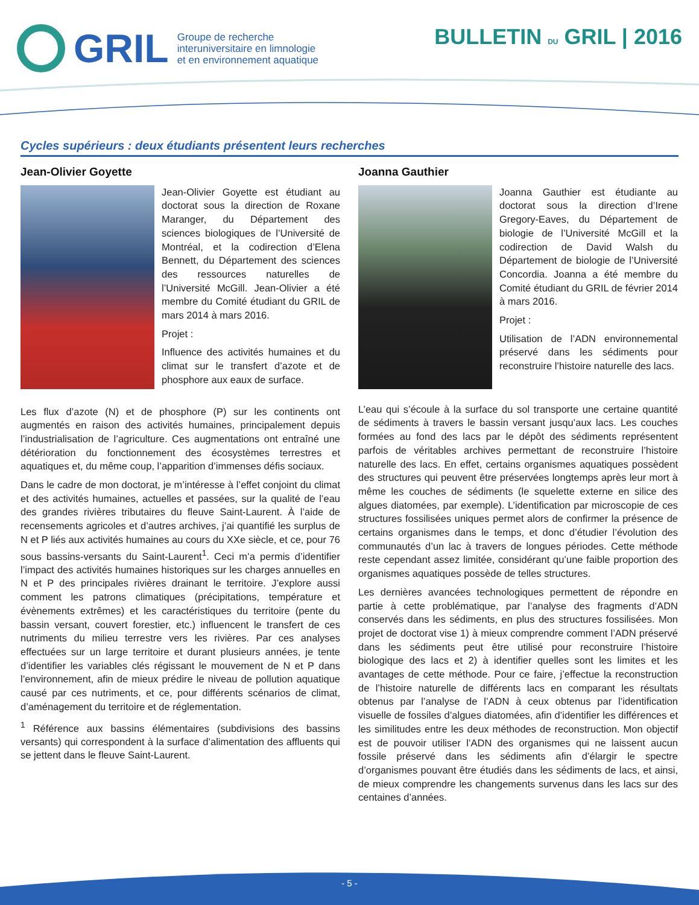GRIL
Groupe de recherche
interuniversitaire en limnologie
et en environnement aquatique
BULLETIN DU GRIL | 2016
Cycles supérieurs : deux étudiants présentent leurs recherches
Jean-Olivier Goyette
Jean-Olivier Goyette est étudiant au doctorat sous la direction de Roxane Maranger, du Département des sciences biologiques de l’Université de Montréal, et la codirection d’Elena Bennett, du Département des sciences des ressources naturelles de l’Université McGill. Jean-Olivier a été membre du Comité étudiant du GRIL de mars 2014 à mars 2016.
Projet :
Influence des activités humaines et du climat sur le transfert d’azote et de phosphore aux eaux de surface.
Les flux d’azote (N) et de phosphore (P) sur les continents ont augmentés en raison des activités humaines, principalement depuis l’industrialisation de l’agriculture. Ces augmentations ont entraîné une détérioration du fonctionnement des écosystèmes terrestres et aquatiques et, du même coup, l’apparition d’immenses défis sociaux.
Dans le cadre de mon doctorat, je m’intéresse à l’effet conjoint du climat et des activités humaines, actuelles et passées, sur la qualité de l’eau des grandes rivières tributaires du fleuve Saint-Laurent. À l’aide de recensements agricoles et d’autres archives, j’ai quantifié les surplus de N et P liés aux activités humaines au cours du XXe siècle, et ce, pour 76 sous bassins-versants du Saint-Laurent<sup>1</sup>. Ceci m’a permis d’identifier l’impact des activités humaines historiques sur les charges annuelles en N et P des principales rivières drainant le territoire. J’explore aussi comment les patrons climatiques (précipitations, température et évènements extrêmes) et les caractéristiques du territoire (pente du bassin versant, couvert forestier, etc.) influencent le transfert de ces nutriments du milieu terrestre vers les rivières. Par ces analyses effectuées sur un large territoire et durant plusieurs années, je tente d’identifier les variables clés régissant le mouvement de N et P dans l’environnement, afin de mieux prédire le niveau de pollution aquatique causé par ces nutriments, et ce, pour différents scénarios de climat, d’aménagement du territoire et de réglementation.
<sup>1</sup> Référence aux bassins élémentaires (subdivisions des bassins versants) qui correspondent à la surface d’alimentation des affluents qui se jettent dans le fleuve Saint-Laurent.
Joanna Gauthier
Joanna Gauthier est étudiante au doctorat sous la direction d’Irene Gregory-Eaves, du Département de biologie de l’Université McGill et la codirection de David Walsh du Département de biologie de l’Université Concordia. Joanna a été membre du Comité étudiant du GRIL de février 2014 à mars 2016.
Projet :
Utilisation de l’ADN environnemental préservé dans les sédiments pour reconstruire l’histoire naturelle des lacs.
L’eau qui s’écoule à la surface du sol transporte une certaine quantité de sédiments à travers le bassin versant jusqu’aux lacs. Les couches formées au fond des lacs par le dépôt des sédiments représentent parfois de véritables archives permettant de reconstruire l’histoire naturelle des lacs. En effet, certains organismes aquatiques possèdent des structures qui peuvent être préservées longtemps après leur mort à même les couches de sédiments (le squelette externe en silice des algues diatomées, par exemple). L’identification par microscopie de ces structures fossilisées uniques permet alors de confirmer la présence de certains organismes dans le temps, et donc d’étudier l’évolution des communautés d’un lac à travers de longues périodes. Cette méthode reste cependant assez limitée, considérant qu’une faible proportion des organismes aquatiques possède de telles structures.
Les dernières avancées technologiques permettent de répondre en partie à cette problématique, par l’analyse des fragments d’ADN conservés dans les sédiments, en plus des structures fossilisées. Mon projet de doctorat vise 1) à mieux comprendre comment l’ADN préservé dans les sédiments peut être utilisé pour reconstruire l’histoire biologique des lacs et 2) à identifier quelles sont les limites et les avantages de cette méthode. Pour ce faire, j’effectue la reconstruction de l’histoire naturelle de différents lacs en comparant les résultats obtenus par l’analyse de l’ADN à ceux obtenus par l’identification visuelle de fossiles d’algues diatomées, afin d’identifier les différences et les similitudes entre les deux méthodes de reconstruction. Mon objectif est de pouvoir utiliser l’ADN des organismes qui ne laissent aucun fossile préservé dans les sédiments afin d’élargir le spectre d’organismes pouvant être étudiés dans les sédiments de lacs, et ainsi, de mieux comprendre les changements survenus dans les lacs sur des centaines d’années.
- 5 -